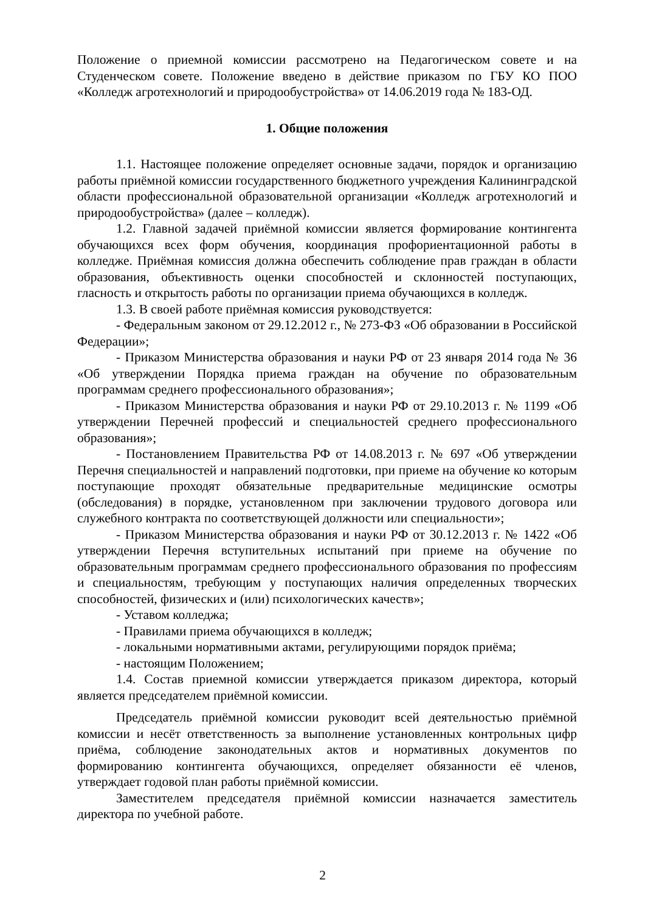Положение о приемной комиссии рассмотрено на Педагогическом совете и на Студенческом совете. Положение введено в действие приказом по ГБУ КО ПОО «Колледж агротехнологий и природообустройства» от 14.06.2019 года № 183-ОД.
1. Общие положения
1.1. Настоящее положение определяет основные задачи, порядок и организацию работы приёмной комиссии государственного бюджетного учреждения Калининградской области профессиональной образовательной организации «Колледж агротехнологий и природообустройства» (далее – колледж).
1.2. Главной задачей приёмной комиссии является формирование контингента обучающихся всех форм обучения, координация профориентационной работы в колледже. Приёмная комиссия должна обеспечить соблюдение прав граждан в области образования, объективность оценки способностей и склонностей поступающих, гласность и открытость работы по организации приема обучающихся в колледж.
1.3. В своей работе приёмная комиссия руководствуется:
- Федеральным законом от 29.12.2012 г., № 273-ФЗ «Об образовании в Российской Федерации»;
- Приказом Министерства образования и науки РФ от 23 января 2014 года № 36 «Об утверждении Порядка приема граждан на обучение по образовательным программам среднего профессионального образования»;
- Приказом Министерства образования и науки РФ от 29.10.2013 г. № 1199 «Об утверждении Перечней профессий и специальностей среднего профессионального образования»;
- Постановлением Правительства РФ от 14.08.2013 г. № 697 «Об утверждении Перечня специальностей и направлений подготовки, при приеме на обучение ко которым поступающие проходят обязательные предварительные медицинские осмотры (обследования) в порядке, установленном при заключении трудового договора или служебного контракта по соответствующей должности или специальности»;
- Приказом Министерства образования и науки РФ от 30.12.2013 г. № 1422 «Об утверждении Перечня вступительных испытаний при приеме на обучение по образовательным программам среднего профессионального образования по профессиям и специальностям, требующим у поступающих наличия определенных творческих способностей, физических и (или) психологических качеств»;
- Уставом колледжа;
- Правилами приема обучающихся в колледж;
- локальными нормативными актами, регулирующими порядок приёма;
- настоящим Положением;
1.4. Состав приемной комиссии утверждается приказом директора, который является председателем приёмной комиссии.
Председатель приёмной комиссии руководит всей деятельностью приёмной комиссии и несёт ответственность за выполнение установленных контрольных цифр приёма, соблюдение законодательных актов и нормативных документов по формированию контингента обучающихся, определяет обязанности её членов, утверждает годовой план работы приёмной комиссии.
Заместителем председателя приёмной комиссии назначается заместитель директора по учебной работе.
2